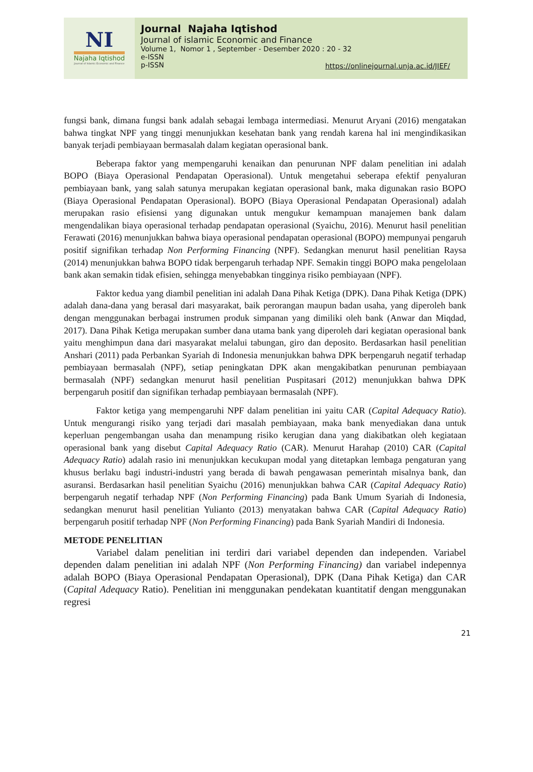NI
Najaha Iqtishod
Journal of Islamic Economic and Finance
Journal Najaha Iqtishod
Journal of islamic Economic and Finance
Volume 1, Nomor 1 , September - Desember 2020 : 20 - 32
e-ISSN
p-ISSN
https://onlinejournal.unja.ac.id/JIEF/
fungsi bank, dimana fungsi bank adalah sebagai lembaga intermediasi. Menurut Aryani (2016) mengatakan bahwa tingkat NPF yang tinggi menunjukkan kesehatan bank yang rendah karena hal ini mengindikasikan banyak terjadi pembiayaan bermasalah dalam kegiatan operasional bank.
Beberapa faktor yang mempengaruhi kenaikan dan penurunan NPF dalam penelitian ini adalah BOPO (Biaya Operasional Pendapatan Operasional). Untuk mengetahui seberapa efektif penyaluran pembiayaan bank, yang salah satunya merupakan kegiatan operasional bank, maka digunakan rasio BOPO (Biaya Operasional Pendapatan Operasional). BOPO (Biaya Operasional Pendapatan Operasional) adalah merupakan rasio efisiensi yang digunakan untuk mengukur kemampuan manajemen bank dalam mengendalikan biaya operasional terhadap pendapatan operasional (Syaichu, 2016). Menurut hasil penelitian Ferawati (2016) menunjukkan bahwa biaya operasional pendapatan operasional (BOPO) mempunyai pengaruh positif signifikan terhadap Non Performing Financing (NPF). Sedangkan menurut hasil penelitian Raysa (2014) menunjukkan bahwa BOPO tidak berpengaruh terhadap NPF. Semakin tinggi BOPO maka pengelolaan bank akan semakin tidak efisien, sehingga menyebabkan tingginya risiko pembiayaan (NPF).
Faktor kedua yang diambil penelitian ini adalah Dana Pihak Ketiga (DPK). Dana Pihak Ketiga (DPK) adalah dana-dana yang berasal dari masyarakat, baik perorangan maupun badan usaha, yang diperoleh bank dengan menggunakan berbagai instrumen produk simpanan yang dimiliki oleh bank (Anwar dan Miqdad, 2017). Dana Pihak Ketiga merupakan sumber dana utama bank yang diperoleh dari kegiatan operasional bank yaitu menghimpun dana dari masyarakat melalui tabungan, giro dan deposito. Berdasarkan hasil penelitian Anshari (2011) pada Perbankan Syariah di Indonesia menunjukkan bahwa DPK berpengaruh negatif terhadap pembiayaan bermasalah (NPF), setiap peningkatan DPK akan mengakibatkan penurunan pembiayaan bermasalah (NPF) sedangkan menurut hasil penelitian Puspitasari (2012) menunjukkan bahwa DPK berpengaruh positif dan signifikan terhadap pembiayaan bermasalah (NPF).
Faktor ketiga yang mempengaruhi NPF dalam penelitian ini yaitu CAR (Capital Adequacy Ratio). Untuk mengurangi risiko yang terjadi dari masalah pembiayaan, maka bank menyediakan dana untuk keperluan pengembangan usaha dan menampung risiko kerugian dana yang diakibatkan oleh kegiataan operasional bank yang disebut Capital Adequacy Ratio (CAR). Menurut Harahap (2010) CAR (Capital Adequacy Ratio) adalah rasio ini menunjukkan kecukupan modal yang ditetapkan lembaga pengaturan yang khusus berlaku bagi industri-industri yang berada di bawah pengawasan pemerintah misalnya bank, dan asuransi. Berdasarkan hasil penelitian Syaichu (2016) menunjukkan bahwa CAR (Capital Adequacy Ratio) berpengaruh negatif terhadap NPF (Non Performing Financing) pada Bank Umum Syariah di Indonesia, sedangkan menurut hasil penelitian Yulianto (2013) menyatakan bahwa CAR (Capital Adequacy Ratio) berpengaruh positif terhadap NPF (Non Performing Financing) pada Bank Syariah Mandiri di Indonesia.
METODE PENELITIAN
Variabel dalam penelitian ini terdiri dari variabel dependen dan independen. Variabel dependen dalam penelitian ini adalah NPF (Non Performing Financing) dan variabel indepennya adalah BOPO (Biaya Operasional Pendapatan Operasional), DPK (Dana Pihak Ketiga) dan CAR (Capital Adequacy Ratio). Penelitian ini menggunakan pendekatan kuantitatif dengan menggunakan regresi
21